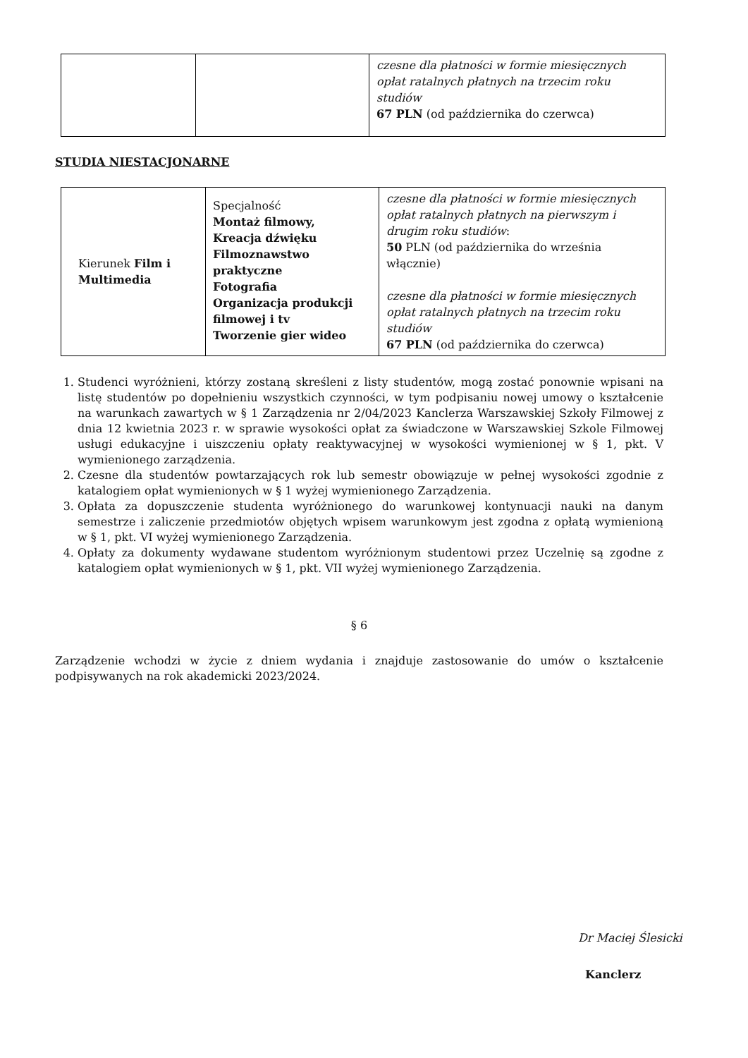| | | czesne dla płatności w formie miesięcznych opłat ratalnych płatnych na trzecim roku studiów 67 PLN (od października do czerwca) |
STUDIA NIESTACJONARNE
| Kierunek Film i Multimedia | Specjalność Montaż filmowy, Kreacja dźwięku Filmoznawstwo praktyczne Fotografia Organizacja produkcji filmowej i tv Tworzenie gier wideo | czesne dla płatności w formie miesięcznych opłat ratalnych płatnych na pierwszym i drugim roku studiów : 50 PLN (od października do września włącznie) czesne dla płatności w formie miesięcznych opłat ratalnych płatnych na trzecim roku studiów 67 PLN (od października do czerwca) |
1. Studenci wyróżnieni, którzy zostaną skreśleni z listy studentów, mogą zostać ponownie wpisani na listę studentów po dopełnieniu wszystkich czynności, w tym podpisaniu nowej umowy o kształcenie na warunkach zawartych w § 1 Zarządzenia nr 2/04/2023 Kanclerza Warszawskiej Szkoły Filmowej z dnia 12 kwietnia 2023 r. w sprawie wysokości opłat za świadczone w Warszawskiej Szkole Filmowej usługi edukacyjne i uiszczeniu opłaty reaktywacyjnej w wysokości wymienionej w § 1, pkt. V wymienionego zarządzenia.
2. Czesne dla studentów powtarzających rok lub semestr obowiązuje w pełnej wysokości zgodnie z katalogiem opłat wymienionych w § 1 wyżej wymienionego Zarządzenia.
3. Opłata za dopuszczenie studenta wyróżnionego do warunkowej kontynuacji nauki na danym semestrze i zaliczenie przedmiotów objętych wpisem warunkowym jest zgodna z opłatą wymienioną w § 1, pkt. VI wyżej wymienionego Zarządzenia.
4. Opłaty za dokumenty wydawane studentom wyróżnionym studentowi przez Uczelnię są zgodne z katalogiem opłat wymienionych w § 1, pkt. VII wyżej wymienionego Zarządzenia.
§ 6
Zarządzenie wchodzi w życie z dniem wydania i znajduje zastosowanie do umów o kształcenie podpisywanych na rok akademicki 2023/2024.
Dr Maciej Ślesicki
Kanclerz